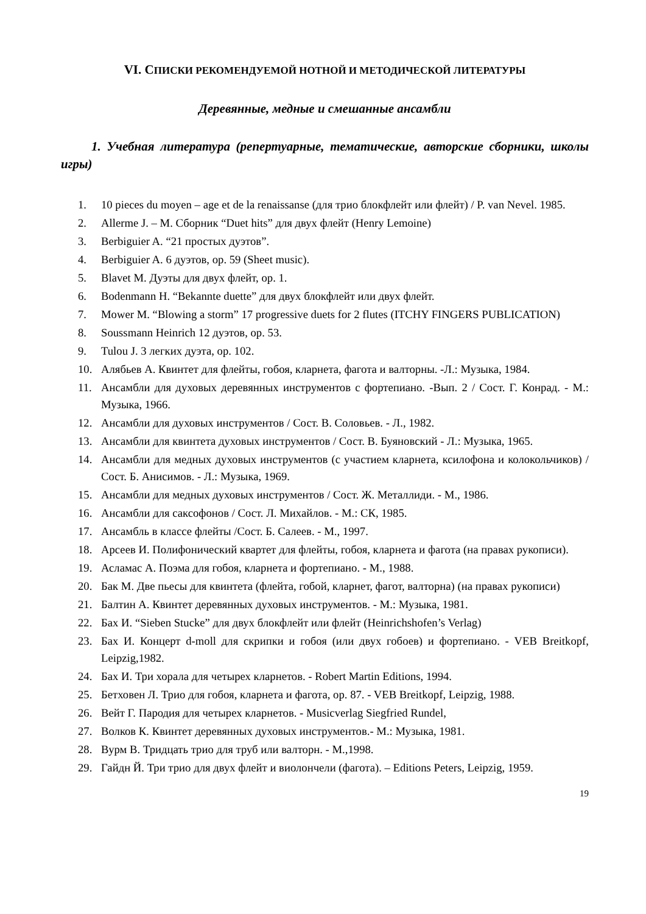VI. СПИСКИ РЕКОМЕНДУЕМОЙ НОТНОЙ И МЕТОДИЧЕСКОЙ ЛИТЕРАТУРЫ
Деревянные, медные и смешанные ансамбли
1. Учебная литература (репертуарные, тематические, авторские сборники, школы игры)
1. 10 pieces du moyen – age et de la renaissanse (для трио блокфлейт или флейт) / P. van Nevel. 1985.
2. Allerme J. – M. Сборник “Duet hits” для двух флейт (Henry Lemoine)
3. Berbiguier A. “21 простых дуэтов”.
4. Berbiguier A. 6 дуэтов, op. 59 (Sheet music).
5. Blavet M. Дуэты для двух флейт, op. 1.
6. Bodenmann H. “Bekannte duette” для двух блокфлейт или двух флейт.
7. Mower M. “Blowing a storm” 17 progressive duets for 2 flutes (ITCHY FINGERS PUBLICATION)
8. Soussmann Heinrich 12 дуэтов, op. 53.
9. Tulou J. 3 легких дуэта, op. 102.
10. Алябьев А. Квинтет для флейты, гобоя, кларнета, фагота и валторны. -Л.: Музыка, 1984.
11. Ансамбли для духовых деревянных инструментов с фортепиано. -Вып. 2 / Сост. Г. Конрад. - М.: Музыка, 1966.
12. Ансамбли для духовых инструментов / Сост. В. Соловьев. - Л., 1982.
13. Ансамбли для квинтета духовых инструментов / Сост. В. Буяновский - Л.: Музыка, 1965.
14. Ансамбли для медных духовых инструментов (с участием кларнета, ксилофона и колокольчиков) / Сост. Б. Анисимов. - Л.: Музыка, 1969.
15. Ансамбли для медных духовых инструментов / Сост. Ж. Металлиди. - М., 1986.
16. Ансамбли для саксофонов / Сост. Л. Михайлов. - М.: СК, 1985.
17. Ансамбль в классе флейты /Сост. Б. Салеев. - М., 1997.
18. Арсеев И. Полифонический квартет для флейты, гобоя, кларнета и фагота (на правах рукописи).
19. Асламас А. Поэма для гобоя, кларнета и фортепиано. - М., 1988.
20. Бак М. Две пьесы для квинтета (флейта, гобой, кларнет, фагот, валторна) (на правах рукописи)
21. Балтин А. Квинтет деревянных духовых инструментов. - М.: Музыка, 1981.
22. Бах И. “Sieben Stucke” для двух блокфлейт или флейт (Heinrichshofen’s Verlag)
23. Бах И. Концерт d-moll для скрипки и гобоя (или двух гобоев) и фортепиано. - VEB Breitkopf, Leipzig,1982.
24. Бах И. Три хорала для четырех кларнетов. - Robert Martin Editions, 1994.
25. Бетховен Л. Трио для гобоя, кларнета и фагота, op. 87. - VEB Breitkopf, Leipzig, 1988.
26. Вейт Г. Пародия для четырех кларнетов. - Musicverlag Siegfried Rundel,
27. Волков К. Квинтет деревянных духовых инструментов.- М.: Музыка, 1981.
28. Вурм В. Тридцать трио для труб или валторн. - М.,1998.
29. Гайдн Й. Три трио для двух флейт и виолончели (фагота). – Editions Peters, Leipzig, 1959.
19